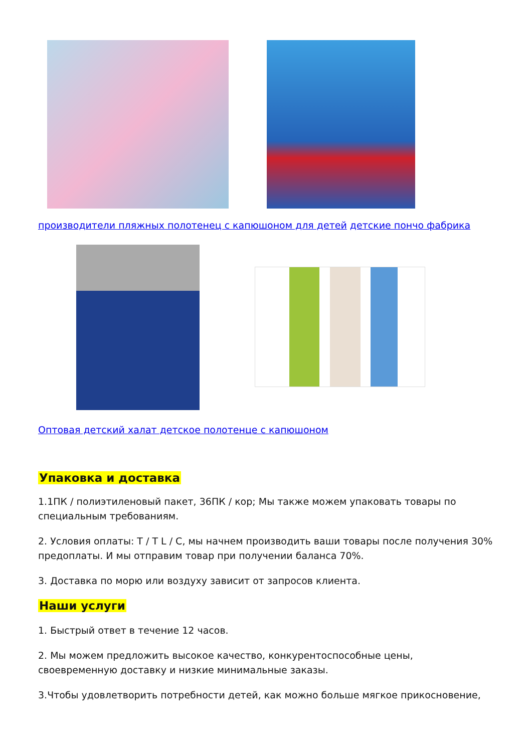производители пляжных полотенец с капюшоном для детей детские пончо фабрика
Оптовая детский халат детское полотенце с капюшоном
Упаковка и доставка
1.1ПК / полиэтиленовый пакет, 36ПК / кор; Мы также можем упаковать товары по специальным требованиям.
2. Условия оплаты: T / T L / C, мы начнем производить ваши товары после получения 30% предоплаты. И мы отправим товар при получении баланса 70%.
3. Доставка по морю или воздуху зависит от запросов клиента.
Наши услуги
1. Быстрый ответ в течение 12 часов.
2. Мы можем предложить высокое качество, конкурентоспособные цены, своевременную доставку и низкие минимальные заказы.
3.Чтобы удовлетворить потребности детей, как можно больше мягкое прикосновение,